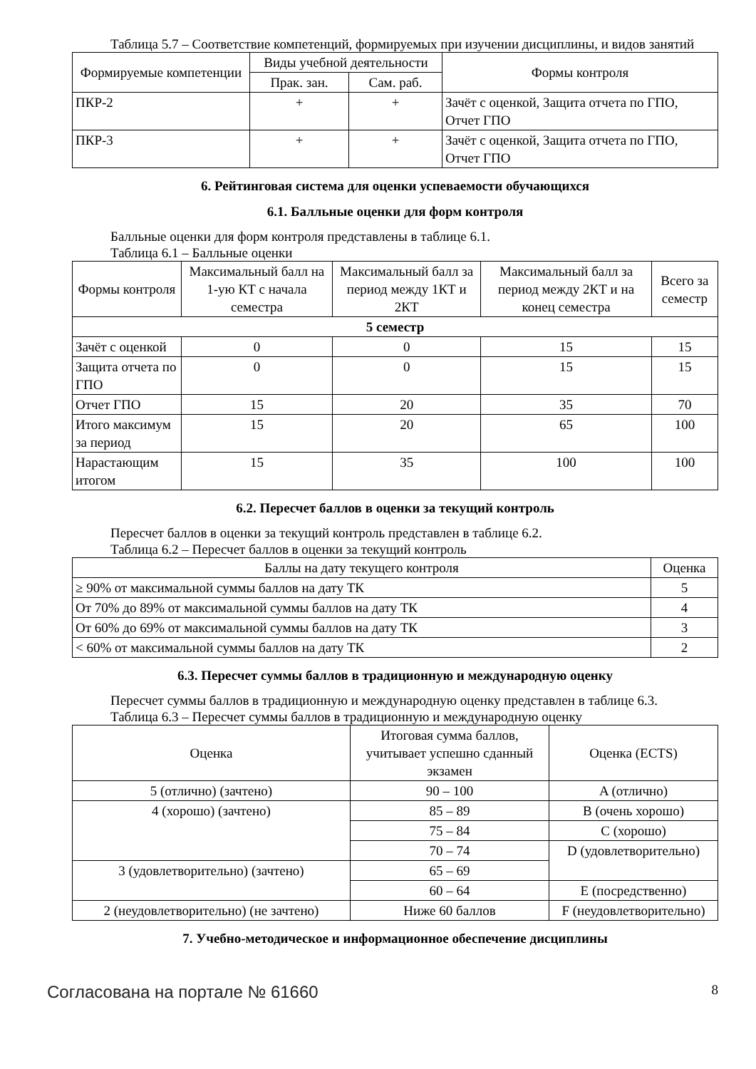Таблица 5.7 – Соответствие компетенций, формируемых при изучении дисциплины, и видов занятий
| Формируемые компетенции | Виды учебной деятельности | | Формы контроля |
| --- | --- | --- | --- |
| | Прак. зан. | Сам. раб. | |
| ПКР-2 | + | + | Зачёт с оценкой, Защита отчета по ГПО, Отчет ГПО |
| ПКР-3 | + | + | Зачёт с оценкой, Защита отчета по ГПО, Отчет ГПО |
6. Рейтинговая система для оценки успеваемости обучающихся
6.1. Балльные оценки для форм контроля
Балльные оценки для форм контроля представлены в таблице 6.1.
Таблица 6.1 – Балльные оценки
| Формы контроля | Максимальный балл на 1-ую КТ с начала семестра | Максимальный балл за период между 1КТ и 2КТ | Максимальный балл за период между 2КТ и на конец семестра | Всего за семестр |
| --- | --- | --- | --- | --- |
| 5 семестр | | | | |
| Зачёт с оценкой | 0 | 0 | 15 | 15 |
| Защита отчета по ГПО | 0 | 0 | 15 | 15 |
| Отчет ГПО | 15 | 20 | 35 | 70 |
| Итого максимум за период | 15 | 20 | 65 | 100 |
| Нарастающим итогом | 15 | 35 | 100 | 100 |
6.2. Пересчет баллов в оценки за текущий контроль
Пересчет баллов в оценки за текущий контроль представлен в таблице 6.2.
Таблица 6.2 – Пересчет баллов в оценки за текущий контроль
| Баллы на дату текущего контроля | Оценка |
| --- | --- |
| ≥ 90% от максимальной суммы баллов на дату ТК | 5 |
| От 70% до 89% от максимальной суммы баллов на дату ТК | 4 |
| От 60% до 69% от максимальной суммы баллов на дату ТК | 3 |
| < 60% от максимальной суммы баллов на дату ТК | 2 |
6.3. Пересчет суммы баллов в традиционную и международную оценку
Пересчет суммы баллов в традиционную и международную оценку представлен в таблице 6.3.
Таблица 6.3 – Пересчет суммы баллов в традиционную и международную оценку
| Оценка | Итоговая сумма баллов, учитывает успешно сданный экзамен | Оценка (ECTS) |
| --- | --- | --- |
| 5 (отлично) (зачтено) | 90 – 100 | A (отлично) |
| 4 (хорошо) (зачтено) | 85 – 89 | B (очень хорошо) |
| | 75 – 84 | C (хорошо) |
| | 70 – 74 | D (удовлетворительно) |
| 3 (удовлетворительно) (зачтено) | 65 – 69 | |
| | 60 – 64 | E (посредственно) |
| 2 (неудовлетворительно) (не зачтено) | Ниже 60 баллов | F (неудовлетворительно) |
7. Учебно-методическое и информационное обеспечение дисциплины
Согласована на портале № 61660 8